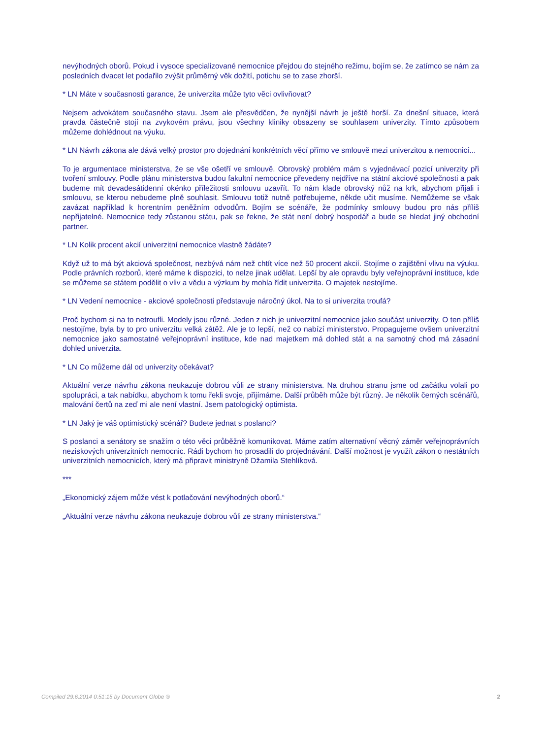nevýhodných oborů. Pokud i vysoce specializované nemocnice přejdou do stejného režimu, bojím se, že zatímco se nám za posledních dvacet let podařilo zvýšit průměrný věk dožití, potichu se to zase zhorší.
* LN Máte v současnosti garance, že univerzita může tyto věci ovlivňovat?
Nejsem advokátem současného stavu. Jsem ale přesvědčen, že nynější návrh je ještě horší. Za dnešní situace, která pravda částečně stojí na zvykovém právu, jsou všechny kliniky obsazeny se souhlasem univerzity. Tímto způsobem můžeme dohlédnout na výuku.
* LN Návrh zákona ale dává velký prostor pro dojednání konkrétních věcí přímo ve smlouvě mezi univerzitou a nemocnicí...
To je argumentace ministerstva, že se vše ošetří ve smlouvě. Obrovský problém mám s vyjednávací pozicí univerzity při tvoření smlouvy. Podle plánu ministerstva budou fakultní nemocnice převedeny nejdříve na státní akciové společnosti a pak budeme mít devadesátidenní okénko příležitosti smlouvu uzavřít. To nám klade obrovský nůž na krk, abychom přijali i smlouvu, se kterou nebudeme plně souhlasit. Smlouvu totiž nutně potřebujeme, někde učit musíme. Nemůžeme se však zavázat například k horentním peněžním odvodům. Bojím se scénáře, že podmínky smlouvy budou pro nás příliš nepřijatelné. Nemocnice tedy zůstanou státu, pak se řekne, že stát není dobrý hospodář a bude se hledat jiný obchodní partner.
* LN Kolik procent akcií univerzitní nemocnice vlastně žádáte?
Když už to má být akciová společnost, nezbývá nám než chtít více než 50 procent akcií. Stojíme o zajištění vlivu na výuku. Podle právních rozborů, které máme k dispozici, to nelze jinak udělat. Lepší by ale opravdu byly veřejnoprávní instituce, kde se můžeme se státem podělit o vliv a vědu a výzkum by mohla řídit univerzita. O majetek nestojíme.
* LN Vedení nemocnice - akciové společnosti představuje náročný úkol. Na to si univerzita troufá?
Proč bychom si na to netroufli. Modely jsou různé. Jeden z nich je univerzitní nemocnice jako součást univerzity. O ten příliš nestojíme, byla by to pro univerzitu velká zátěž. Ale je to lepší, než co nabízí ministerstvo. Propagujeme ovšem univerzitní nemocnice jako samostatné veřejnoprávní instituce, kde nad majetkem má dohled stát a na samotný chod má zásadní dohled univerzita.
* LN Co můžeme dál od univerzity očekávat?
Aktuální verze návrhu zákona neukazuje dobrou vůli ze strany ministerstva. Na druhou stranu jsme od začátku volali po spolupráci, a tak nabídku, abychom k tomu řekli svoje, přijímáme. Další průběh může být různý. Je několik černých scénářů, malování čertů na zeď mi ale není vlastní. Jsem patologický optimista.
* LN Jaký je váš optimistický scénář? Budete jednat s poslanci?
S poslanci a senátory se snažím o této věci průběžně komunikovat. Máme zatím alternativní věcný záměr veřejnoprávních neziskových univerzitních nemocnic. Rádi bychom ho prosadili do projednávání. Další možnost je využít zákon o nestátních univerzitních nemocnicích, který má připravit ministryně Džamila Stehlíková.
***
„Ekonomický zájem může vést k potlačování nevýhodných oborů.“
„Aktuální verze návrhu zákona neukazuje dobrou vůli ze strany ministerstva.“
Compiled 29.6.2014 0:51:15 by Document Globe ® 2